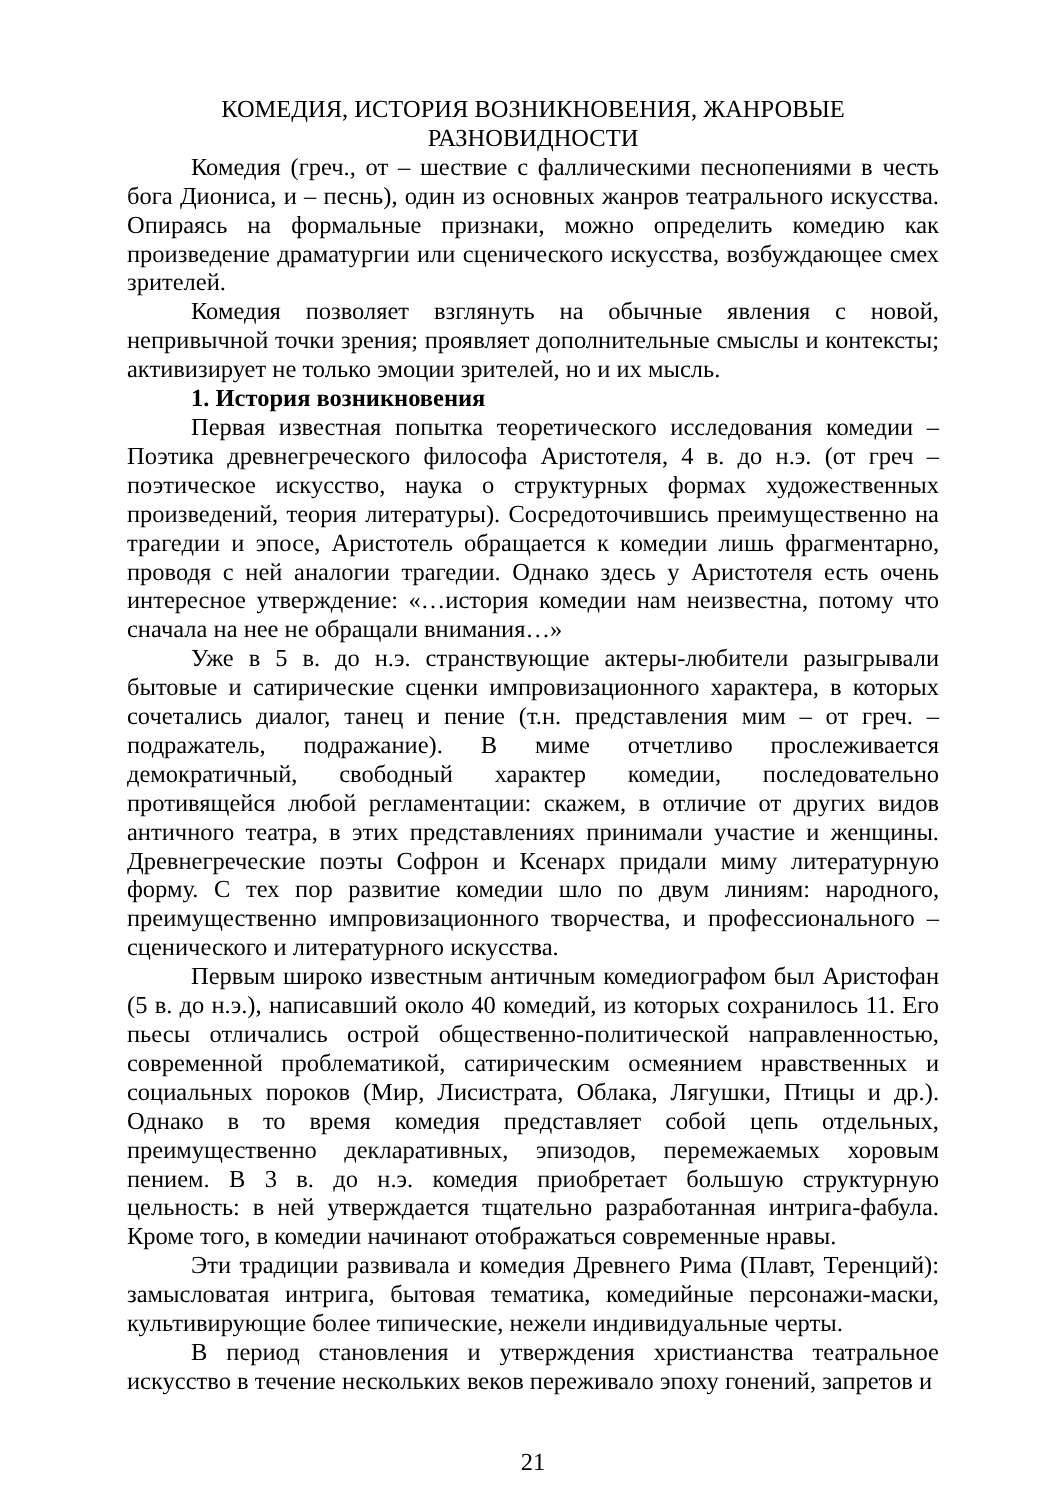КОМЕДИЯ, ИСТОРИЯ ВОЗНИКНОВЕНИЯ, ЖАНРОВЫЕ
РАЗНОВИДНОСТИ
Комедия (греч., от – шествие с фаллическими песнопениями в честь бога Диониса, и – песнь), один из основных жанров театрального искусства. Опираясь на формальные признаки, можно определить комедию как произведение драматургии или сценического искусства, возбуждающее смех зрителей.
Комедия позволяет взглянуть на обычные явления с новой, непривычной точки зрения; проявляет дополнительные смыслы и контексты; активизирует не только эмоции зрителей, но и их мысль.
1. История возникновения
Первая известная попытка теоретического исследования комедии – Поэтика древнегреческого философа Аристотеля, 4 в. до н.э. (от греч – поэтическое искусство, наука о структурных формах художественных произведений, теория литературы). Сосредоточившись преимущественно на трагедии и эпосе, Аристотель обращается к комедии лишь фрагментарно, проводя с ней аналогии трагедии. Однако здесь у Аристотеля есть очень интересное утверждение: «…история комедии нам неизвестна, потому что сначала на нее не обращали внимания…»
Уже в 5 в. до н.э. странствующие актеры-любители разыгрывали бытовые и сатирические сценки импровизационного характера, в которых сочетались диалог, танец и пение (т.н. представления мим – от греч. – подражатель, подражание). В миме отчетливо прослеживается демократичный, свободный характер комедии, последовательно противящейся любой регламентации: скажем, в отличие от других видов античного театра, в этих представлениях принимали участие и женщины. Древнегреческие поэты Софрон и Ксенарх придали миму литературную форму. С тех пор развитие комедии шло по двум линиям: народного, преимущественно импровизационного творчества, и профессионального – сценического и литературного искусства.
Первым широко известным античным комедиографом был Аристофан (5 в. до н.э.), написавший около 40 комедий, из которых сохранилось 11. Его пьесы отличались острой общественно-политической направленностью, современной проблематикой, сатирическим осмеянием нравственных и социальных пороков (Мир, Лисистрата, Облака, Лягушки, Птицы и др.). Однако в то время комедия представляет собой цепь отдельных, преимущественно декларативных, эпизодов, перемежаемых хоровым пением. В 3 в. до н.э. комедия приобретает большую структурную цельность: в ней утверждается тщательно разработанная интрига-фабула. Кроме того, в комедии начинают отображаться современные нравы.
Эти традиции развивала и комедия Древнего Рима (Плавт, Теренций): замысловатая интрига, бытовая тематика, комедийные персонажи-маски, культивирующие более типические, нежели индивидуальные черты.
В период становления и утверждения христианства театральное искусство в течение нескольких веков переживало эпоху гонений, запретов и
21